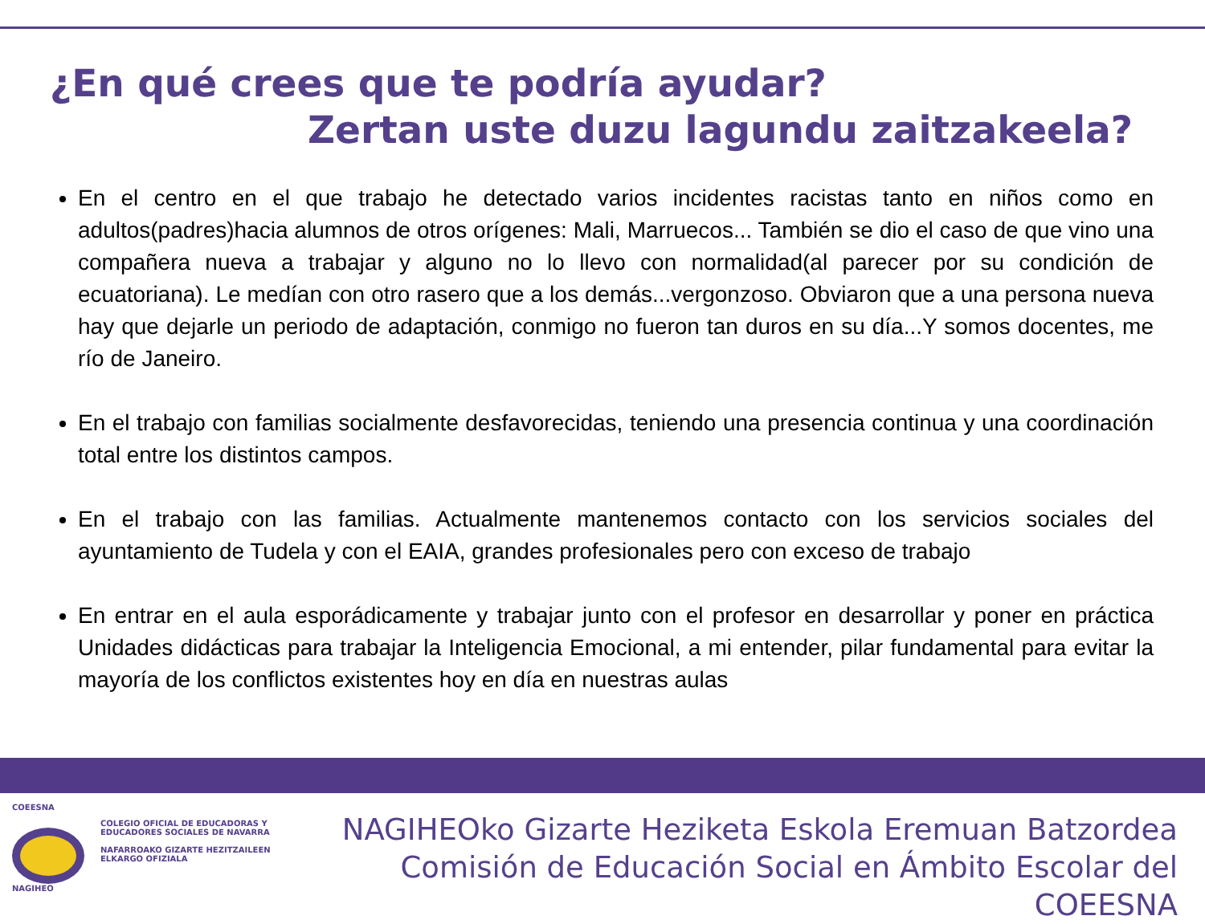¿En qué crees que te podría ayudar?
Zertan uste duzu lagundu zaitzakeela?
En el centro en el que trabajo he detectado varios incidentes racistas tanto en niños como en adultos(padres)hacia alumnos de otros orígenes: Mali, Marruecos... También se dio el caso de que vino una compañera nueva a trabajar y alguno no lo llevo con normalidad(al parecer por su condición de ecuatoriana). Le medían con otro rasero que a los demás...vergonzoso. Obviaron que a una persona nueva hay que dejarle un periodo de adaptación, conmigo no fueron tan duros en su día...Y somos docentes, me río de Janeiro.
En el trabajo con familias socialmente desfavorecidas, teniendo una presencia continua y una coordinación total entre los distintos campos.
En el trabajo con las familias. Actualmente mantenemos contacto con los servicios sociales del ayuntamiento de Tudela y con el EAIA, grandes profesionales pero con exceso de trabajo
En entrar en el aula esporádicamente y trabajar junto con el profesor en desarrollar y poner en práctica Unidades didácticas para trabajar la Inteligencia Emocional, a mi entender, pilar fundamental para evitar la mayoría de los conflictos existentes hoy en día en nuestras aulas
COEESNA
NAGIHEO
COLEGIO OFICIAL DE EDUCADORAS Y
EDUCADORES SOCIALES DE NAVARRA
NAFARROAKO GIZARTE HEZITZAILEEN
ELKARGO OFIZIALA
NAGIHEOko Gizarte Heziketa Eskola Eremuan Batzordea
Comisión de Educación Social en Ámbito Escolar del COEESNA